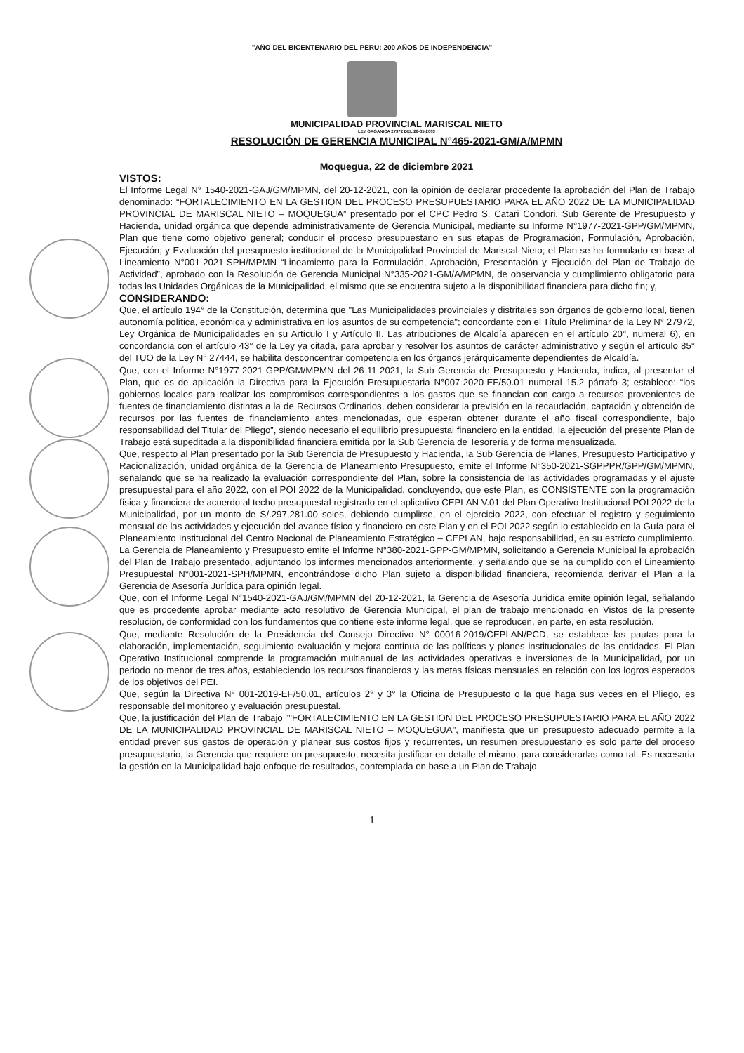"AÑO DEL BICENTENARIO DEL PERU: 200 AÑOS DE INDEPENDENCIA"
MUNICIPALIDAD PROVINCIAL MARISCAL NIETO
LEY ORGANICA 27972 DEL 26-05-2003
RESOLUCIÓN DE GERENCIA MUNICIPAL N°465-2021-GM/A/MPMN
Moquegua, 22 de diciembre 2021
VISTOS:
El Informe Legal N° 1540-2021-GAJ/GM/MPMN, del 20-12-2021, con la opinión de declarar procedente la aprobación del Plan de Trabajo denominado: “FORTALECIMIENTO EN LA GESTION DEL PROCESO PRESUPUESTARIO PARA EL AÑO 2022 DE LA MUNICIPALIDAD PROVINCIAL DE MARISCAL NIETO – MOQUEGUA” presentado por el CPC Pedro S. Catari Condori, Sub Gerente de Presupuesto y Hacienda, unidad orgánica que depende administrativamente de Gerencia Municipal, mediante su Informe N°1977-2021-GPP/GM/MPMN, Plan que tiene como objetivo general; conducir el proceso presupuestario en sus etapas de Programación, Formulación, Aprobación, Ejecución, y Evaluación del presupuesto institucional de la Municipalidad Provincial de Mariscal Nieto; el Plan se ha formulado en base al Lineamiento N°001-2021-SPH/MPMN “Lineamiento para la Formulación, Aprobación, Presentación y Ejecución del Plan de Trabajo de Actividad”, aprobado con la Resolución de Gerencia Municipal N°335-2021-GM/A/MPMN, de observancia y cumplimiento obligatorio para todas las Unidades Orgánicas de la Municipalidad, el mismo que se encuentra sujeto a la disponibilidad financiera para dicho fin; y,
CONSIDERANDO:
Que, el artículo 194° de la Constitución, determina que "Las Municipalidades provinciales y distritales son órganos de gobierno local, tienen autonomía política, económica y administrativa en los asuntos de su competencia"; concordante con el Título Preliminar de la Ley N° 27972, Ley Orgánica de Municipalidades en su Artículo I y Artículo II. Las atribuciones de Alcaldía aparecen en el artículo 20°, numeral 6), en concordancia con el artículo 43° de la Ley ya citada, para aprobar y resolver los asuntos de carácter administrativo y según el artículo 85° del TUO de la Ley N° 27444, se habilita desconcentrar competencia en los órganos jerárquicamente dependientes de Alcaldía.
Que, con el Informe N°1977-2021-GPP/GM/MPMN del 26-11-2021, la Sub Gerencia de Presupuesto y Hacienda, indica, al presentar el Plan, que es de aplicación la Directiva para la Ejecución Presupuestaria N°007-2020-EF/50.01 numeral 15.2 párrafo 3; establece: “los gobiernos locales para realizar los compromisos correspondientes a los gastos que se financian con cargo a recursos provenientes de fuentes de financiamiento distintas a la de Recursos Ordinarios, deben considerar la previsión en la recaudación, captación y obtención de recursos por las fuentes de financiamiento antes mencionadas, que esperan obtener durante el año fiscal correspondiente, bajo responsabilidad del Titular del Pliego”, siendo necesario el equilibrio presupuestal financiero en la entidad, la ejecución del presente Plan de Trabajo está supeditada a la disponibilidad financiera emitida por la Sub Gerencia de Tesorería y de forma mensualizada.
Que, respecto al Plan presentado por la Sub Gerencia de Presupuesto y Hacienda, la Sub Gerencia de Planes, Presupuesto Participativo y Racionalización, unidad orgánica de la Gerencia de Planeamiento Presupuesto, emite el Informe N°350-2021-SGPPPR/GPP/GM/MPMN, señalando que se ha realizado la evaluación correspondiente del Plan, sobre la consistencia de las actividades programadas y el ajuste presupuestal para el año 2022, con el POI 2022 de la Municipalidad, concluyendo, que este Plan, es CONSISTENTE con la programación física y financiera de acuerdo al techo presupuestal registrado en el aplicativo CEPLAN V.01 del Plan Operativo Institucional POI 2022 de la Municipalidad, por un monto de S/.297,281.00 soles, debiendo cumplirse, en el ejercicio 2022, con efectuar el registro y seguimiento mensual de las actividades y ejecución del avance físico y financiero en este Plan y en el POI 2022 según lo establecido en la Guía para el Planeamiento Institucional del Centro Nacional de Planeamiento Estratégico – CEPLAN, bajo responsabilidad, en su estricto cumplimiento. La Gerencia de Planeamiento y Presupuesto emite el Informe N°380-2021-GPP-GM/MPMN, solicitando a Gerencia Municipal la aprobación del Plan de Trabajo presentado, adjuntando los informes mencionados anteriormente, y señalando que se ha cumplido con el Lineamiento Presupuestal N°001-2021-SPH/MPMN, encontrándose dicho Plan sujeto a disponibilidad financiera, recomienda derivar el Plan a la Gerencia de Asesoría Jurídica para opinión legal.
Que, con el Informe Legal N°1540-2021-GAJ/GM/MPMN del 20-12-2021, la Gerencia de Asesoría Jurídica emite opinión legal, señalando que es procedente aprobar mediante acto resolutivo de Gerencia Municipal, el plan de trabajo mencionado en Vistos de la presente resolución, de conformidad con los fundamentos que contiene este informe legal, que se reproducen, en parte, en esta resolución.
Que, mediante Resolución de la Presidencia del Consejo Directivo N° 00016-2019/CEPLAN/PCD, se establece las pautas para la elaboración, implementación, seguimiento evaluación y mejora continua de las políticas y planes institucionales de las entidades. El Plan Operativo Institucional comprende la programación multianual de las actividades operativas e inversiones de la Municipalidad, por un periodo no menor de tres años, estableciendo los recursos financieros y las metas físicas mensuales en relación con los logros esperados de los objetivos del PEI.
Que, según la Directiva N° 001-2019-EF/50.01, artículos 2° y 3° la Oficina de Presupuesto o la que haga sus veces en el Pliego, es responsable del monitoreo y evaluación presupuestal.
Que, la justificación del Plan de Trabajo ""FORTALECIMIENTO EN LA GESTION DEL PROCESO PRESUPUESTARIO PARA EL AÑO 2022 DE LA MUNICIPALIDAD PROVINCIAL DE MARISCAL NIETO – MOQUEGUA", manifiesta que un presupuesto adecuado permite a la entidad prever sus gastos de operación y planear sus costos fijos y recurrentes, un resumen presupuestario es solo parte del proceso presupuestario, la Gerencia que requiere un presupuesto, necesita justificar en detalle el mismo, para considerarlas como tal. Es necesaria la gestión en la Municipalidad bajo enfoque de resultados, contemplada en base a un Plan de Trabajo
1